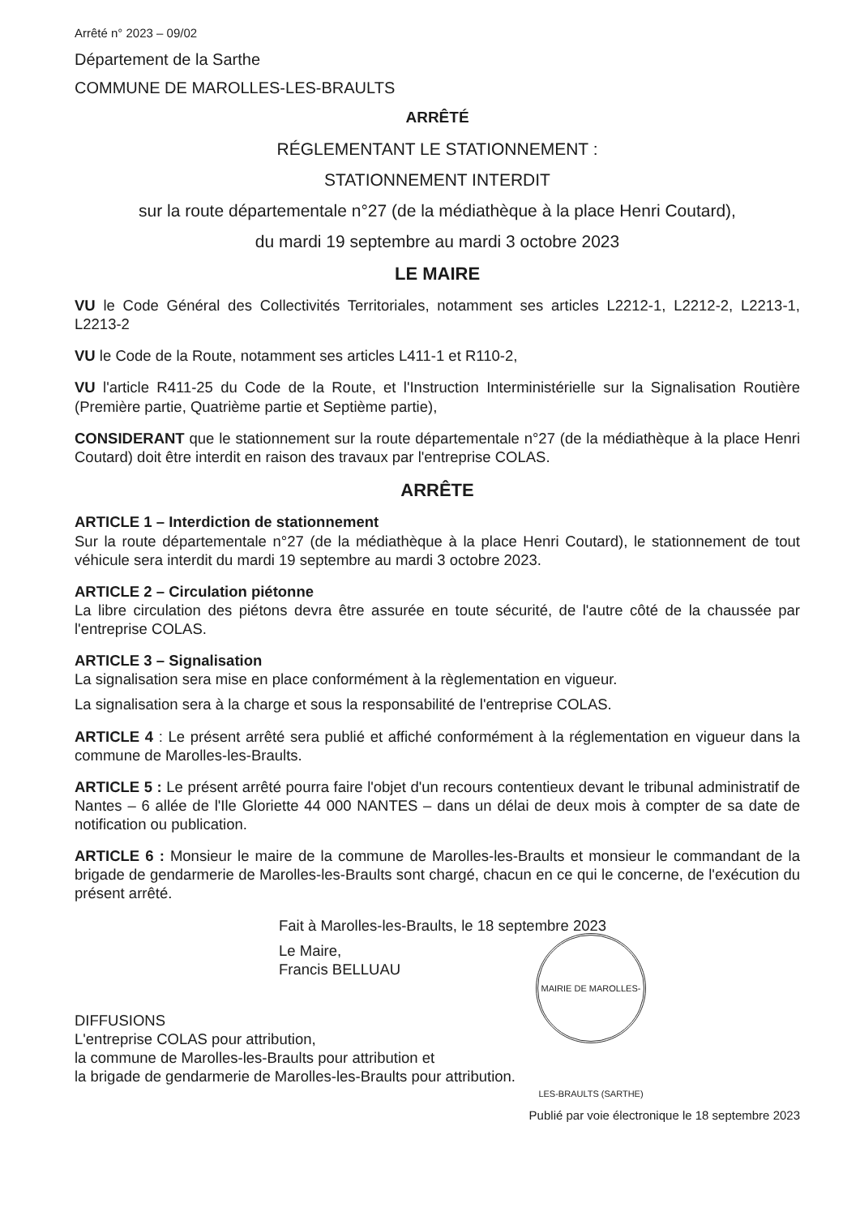Arrêté n° 2023 – 09/02
Département de la Sarthe
COMMUNE DE MAROLLES-LES-BRAULTS
ARRÊTÉ
RÉGLEMENTANT LE STATIONNEMENT :
STATIONNEMENT INTERDIT
sur la route départementale n°27 (de la médiathèque à la place Henri Coutard),
du mardi 19 septembre au mardi 3 octobre 2023
LE MAIRE
VU le Code Général des Collectivités Territoriales, notamment ses articles L2212-1, L2212-2, L2213-1, L2213-2
VU le Code de la Route, notamment ses articles L411-1 et R110-2,
VU l'article R411-25 du Code de la Route, et l'Instruction Interministérielle sur la Signalisation Routière (Première partie, Quatrième partie et Septième partie),
CONSIDERANT que le stationnement sur la route départementale n°27 (de la médiathèque à la place Henri Coutard) doit être interdit en raison des travaux par l'entreprise COLAS.
ARRÊTE
ARTICLE 1 – Interdiction de stationnement
Sur la route départementale n°27 (de la médiathèque à la place Henri Coutard), le stationnement de tout véhicule sera interdit du mardi 19 septembre au mardi 3 octobre 2023.
ARTICLE 2 – Circulation piétonne
La libre circulation des piétons devra être assurée en toute sécurité, de l'autre côté de la chaussée par l'entreprise COLAS.
ARTICLE 3 – Signalisation
La signalisation sera mise en place conformément à la règlementation en vigueur.
La signalisation sera à la charge et sous la responsabilité de l'entreprise COLAS.
ARTICLE 4 : Le présent arrêté sera publié et affiché conformément à la réglementation en vigueur dans la commune de Marolles-les-Braults.
ARTICLE 5 : Le présent arrêté pourra faire l'objet d'un recours contentieux devant le tribunal administratif de Nantes – 6 allée de l'Ile Gloriette 44 000 NANTES – dans un délai de deux mois à compter de sa date de notification ou publication.
ARTICLE 6 : Monsieur le maire de la commune de Marolles-les-Braults et monsieur le commandant de la brigade de gendarmerie de Marolles-les-Braults sont chargé, chacun en ce qui le concerne, de l'exécution du présent arrêté.
Fait à Marolles-les-Braults, le 18 septembre 2023
MAIRIE DE MAROLLES-LES-BRAULTS (SARTHE)
Le Maire,
Francis BELLUAU
DIFFUSIONS
L'entreprise COLAS pour attribution,
la commune de Marolles-les-Braults pour attribution et
la brigade de gendarmerie de Marolles-les-Braults pour attribution.
Publié par voie électronique le 18 septembre 2023